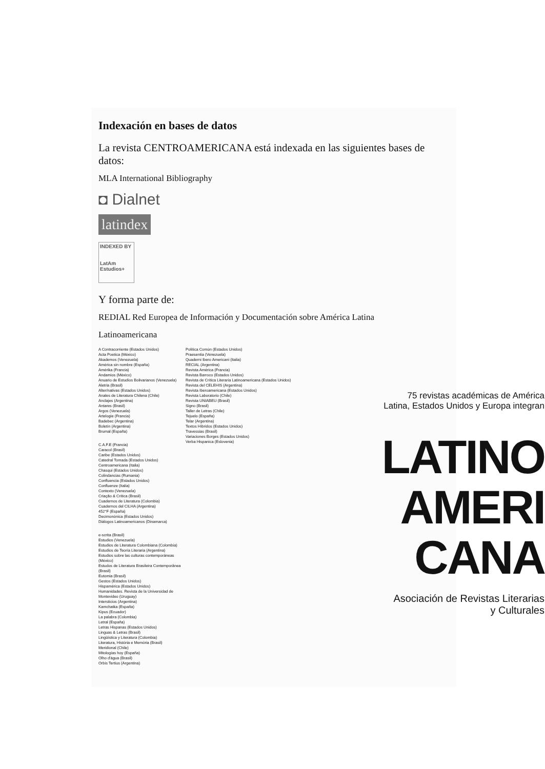Indexación en bases de datos
La revista CENTROAMERICANA está indexada en las siguientes bases de datos:
MLA International Bibliography
◘ Dialnet
latindex
INDEXED BY
LatAm
Estudios+
Y forma parte de:
REDIAL Red Europea de Información y Documentación sobre América Latina
Latinoamericana
A Contracorriente (Estados Unidos)
Acta Poetica (México)
Akademos (Venezuela)
América sin nombre (España)
Amérika (Francia)
Andamios (México)
Anuario de Estudios Bolivarianos (Venezuela)
Aletria (Brasil)
Alter/nativas (Estados Unidos)
Anales de Literatura Chilena (Chile)
Anclajes (Argentina)
Antares (Brasil)
Argos (Venezuela)
Artelogie (Francia)
Badebec (Argentina)
Boletín (Argentina)
Brumal (España)
C.A.F.E (Francia)
Caracol (Brasil)
Caribe (Estados Unidos)
Catedral Tomada (Estados Unidos)
Centroamericana (Italia)
Chasqui (Estados Unidos)
Colindancias (Rumania)
Confluencia (Estados Unidos)
Confluenze (Italia)
Contexto (Venezuela)
Criação & Crítica (Brasil)
Cuadernos de Literatura (Colombia)
Cuadernos del CILHA (Argentina)
452°F (España)
Decimonónica (Estados Unidos)
Diálogos Latinoamericanos (Dinamarca)
e-scrita (Brasil)
Estudios (Venezuela)
Estudios de Literatura Colombiana (Colombia)
Estudios de Teoría Literaria (Argentina)
Estudios sobre las culturas contemporáneas (México)
Estudos de Literatura Brasileira Contemporânea (Brasil)
Eutomia (Brasil)
Gestos (Estados Unidos)
Hispamérica (Estados Unidos)
Humanidades. Revista de la Universidad de Montevideo (Uruguay)
Intersticios (Argentina)
Kamchatka (España)
Kipus (Ecuador)
La palabra (Colombia)
Letral (España)
Letras Hispanas (Estados Unidos)
Linguas & Letras (Brasil)
Lingüística y Literatura (Colombia)
Literatura, História e Memória (Brasil)
Meridional (Chile)
Mitologías hoy (España)
Olho d'água (Brasil)
Orbis Tertius (Argentina)
Política Común (Estados Unidos)
Praesentia (Venezuela)
Quaderni Ibero Americani (Italia)
RECIAL (Argentina)
Revista América (Francia)
Revista Barroco (Estados Unidos)
Revista de Crítica Literaria Latinoamericana (Estados Unidos)
Revista del CELEHIS (Argentina)
Revista Iberoamericana (Estados Unidos)
Revista Laboratorio (Chile)
Revista UNIABEU (Brasil)
Signo (Brasil)
Taller de Letras (Chile)
Tejuelo (España)
Telar (Argentina)
Textos Híbridos (Estados Unidos)
Travessias (Brasil)
Variaciones Borges (Estados Unidos)
Verba Hispanica (Eslovenia)
75 revistas académicas de América
Latina, Estados Unidos y Europa integran
LATINO
AMERI
CANA
Asociación de Revistas Literarias
y Culturales